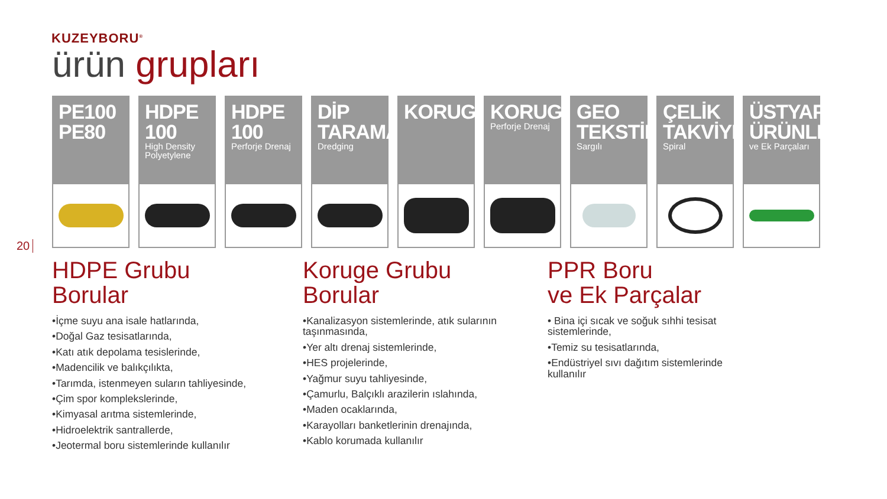KUZEYBORU<sup>®</sup>
ürün grupları
20
PE100 PE80 HDPE 100
High Density Polyetylene
HDPE 100
Perforje Drenaj
DİP TARAMA
Dredging
KORUGE KORUGE
Perforje Drenaj
GEO TEKSTİL
Sargılı
ÇELİK TAKVİYELİ
Spiral
ÜSTYAPI ÜRÜNLERİ
ve Ek Parçaları
HDPE Grubu
Borular
•İçme suyu ana isale hatlarında,
•Doğal Gaz tesisatlarında,
•Katı atık depolama tesislerinde,
•Madencilik ve balıkçılıkta,
•Tarımda, istenmeyen suların tahliyesinde,
•Çim spor komplekslerinde,
•Kimyasal arıtma sistemlerinde,
•Hidroelektrik santrallerde,
•Jeotermal boru sistemlerinde kullanılır
Koruge Grubu
Borular
•Kanalizasyon sistemlerinde, atık sularının taşınmasında,
•Yer altı drenaj sistemlerinde,
•HES projelerinde,
•Yağmur suyu tahliyesinde,
•Çamurlu, Balçıklı arazilerin ıslahında,
•Maden ocaklarında,
•Karayolları banketlerinin drenajında,
•Kablo korumada kullanılır
PPR Boru
ve Ek Parçalar
• Bina içi sıcak ve soğuk sıhhi tesisat sistemlerinde,
•Temiz su tesisatlarında,
•Endüstriyel sıvı dağıtım sistemlerinde kullanılır